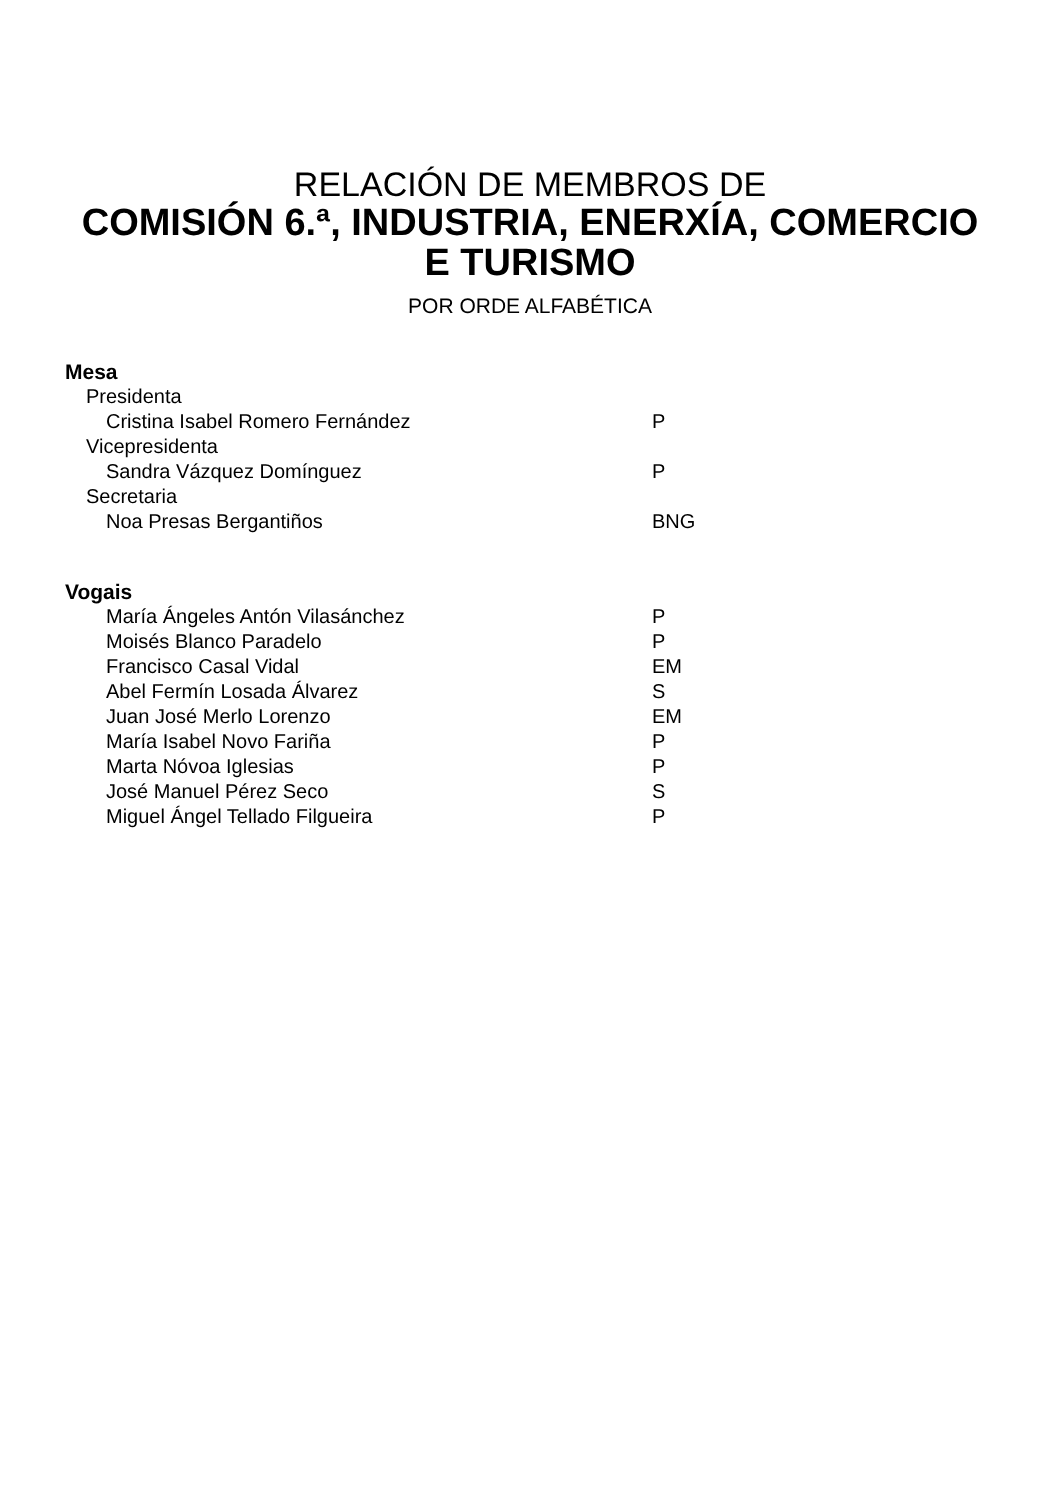RELACIÓN DE MEMBROS DE
COMISIÓN 6.ª, INDUSTRIA, ENERXÍA, COMERCIO
E TURISMO
POR ORDE ALFABÉTICA
Mesa
Presidenta
Cristina Isabel Romero Fernández P
Vicepresidenta
Sandra Vázquez Domínguez P
Secretaria
Noa Presas Bergantiños BNG
Vogais
María Ángeles Antón Vilasánchez P
Moisés Blanco Paradelo P
Francisco Casal Vidal EM
Abel Fermín Losada Álvarez S
Juan José Merlo Lorenzo EM
María Isabel Novo Fariña P
Marta Nóvoa Iglesias P
José Manuel Pérez Seco S
Miguel Ángel Tellado Filgueira P